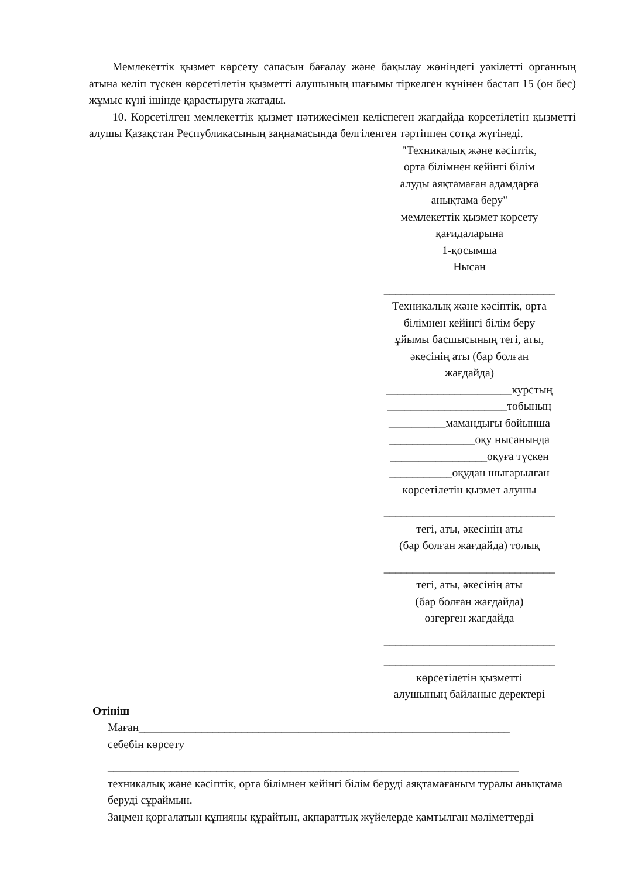Мемлекеттік қызмет көрсету сапасын бағалау және бақылау жөніндегі уәкілетті органның атына келіп түскен көрсетілетін қызметті алушының шағымы тіркелген күнінен бастап 15 (он бес) жұмыс күні ішінде қарастыруға жатады.
10. Көрсетілген мемлекеттік қызмет нәтижесімен келіспеген жағдайда көрсетілетін қызметті алушы Қазақстан Республикасының заңнамасында белгіленген тәртіппен сотқа жүгінеді.
"Техникалық және кәсіптік,
орта білімнен кейінгі білім
алуды аяқтамаған адамдарға
анықтама беру"
мемлекеттік қызмет көрсету
қағидаларына
1-қосымша
Нысан
______________________________
Техникалық және кәсіптік, орта
білімнен кейінгі білім беру
ұйымы басшысының тегі, аты,
әкесінің аты (бар болған
жағдайда)
______________________курстың
_____________________тобының
__________мамандығы бойынша
_______________оқу нысанында
_________________оқуға түскен
___________оқудан шығарылған
көрсетілетін қызмет алушы
______________________________
тегі, аты, әкесінің аты
(бар болған жағдайда) толық
______________________________
тегі, аты, әкесінің аты
(бар болған жағдайда)
өзгерген жағдайда
______________________________
______________________________
көрсетілетін қызметті
алушының байланыс деректері
Өтініш
Маған_________________________________________________________________
себебін көрсету
________________________________________________________________________
техникалық және кәсіптік, орта білімнен кейінгі білім беруді аяқтамағаным туралы анықтама беруді сұраймын.
Заңмен қорғалатын құпияны құрайтын, ақпараттық жүйелерде қамтылған мәліметтерді